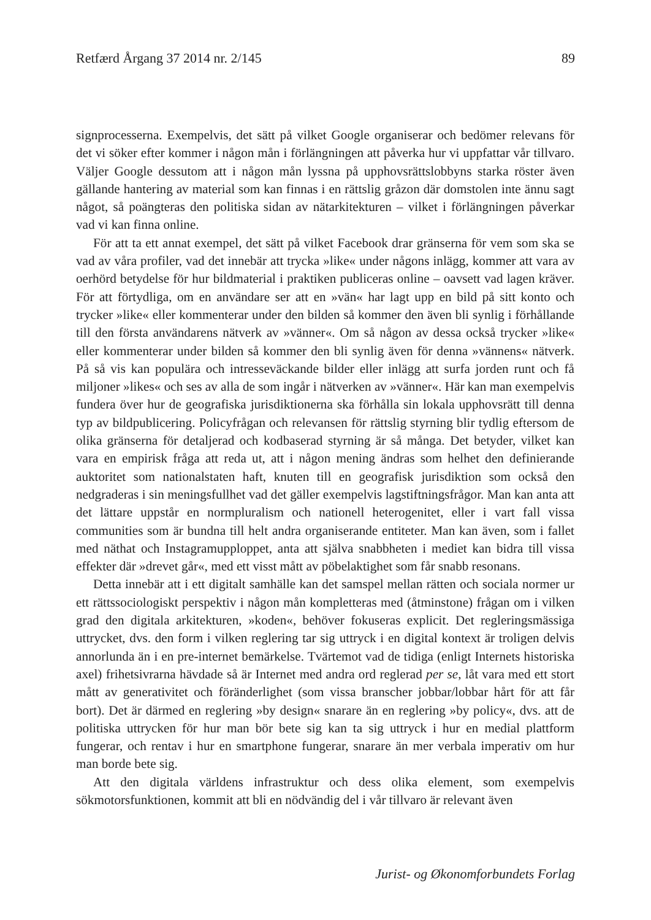Retfærd Årgang 37 2014 nr. 2/145 89
signprocesserna. Exempelvis, det sätt på vilket Google organiserar och bedömer relevans för det vi söker efter kommer i någon mån i förlängningen att påverka hur vi uppfattar vår tillvaro. Väljer Google dessutom att i någon mån lyssna på upphovsrättslobbyns starka röster även gällande hantering av material som kan finnas i en rättslig gråzon där domstolen inte ännu sagt något, så poängteras den politiska sidan av nätarkitekturen – vilket i förlängningen påverkar vad vi kan finna online.
För att ta ett annat exempel, det sätt på vilket Facebook drar gränserna för vem som ska se vad av våra profiler, vad det innebär att trycka »like« under någons inlägg, kommer att vara av oerhörd betydelse för hur bildmaterial i praktiken publiceras online – oavsett vad lagen kräver. För att förtydliga, om en användare ser att en »vän« har lagt upp en bild på sitt konto och trycker »like« eller kommenterar under den bilden så kommer den även bli synlig i förhållande till den första användarens nätverk av »vänner«. Om så någon av dessa också trycker »like« eller kommenterar under bilden så kommer den bli synlig även för denna »vännens« nätverk. På så vis kan populära och intresseväckande bilder eller inlägg att surfa jorden runt och få miljoner »likes« och ses av alla de som ingår i nätverken av »vänner«. Här kan man exempelvis fundera över hur de geografiska jurisdiktionerna ska förhålla sin lokala upphovsrätt till denna typ av bildpublicering. Policyfrågan och relevansen för rättslig styrning blir tydlig eftersom de olika gränserna för detaljerad och kodbaserad styrning är så många. Det betyder, vilket kan vara en empirisk fråga att reda ut, att i någon mening ändras som helhet den definierande auktoritet som nationalstaten haft, knuten till en geografisk jurisdiktion som också den nedgraderas i sin meningsfullhet vad det gäller exempelvis lagstiftningsfrågor. Man kan anta att det lättare uppstår en normpluralism och nationell heterogenitet, eller i vart fall vissa communities som är bundna till helt andra organiserande entiteter. Man kan även, som i fallet med näthat och Instagramupploppet, anta att själva snabbheten i mediet kan bidra till vissa effekter där »drevet går«, med ett visst mått av pöbelaktighet som får snabb resonans.
Detta innebär att i ett digitalt samhälle kan det samspel mellan rätten och sociala normer ur ett rättssociologiskt perspektiv i någon mån kompletteras med (åtminstone) frågan om i vilken grad den digitala arkitekturen, »koden«, behöver fokuseras explicit. Det regleringsmässiga uttrycket, dvs. den form i vilken reglering tar sig uttryck i en digital kontext är troligen delvis annorlunda än i en pre-internet bemärkelse. Tvärtemot vad de tidiga (enligt Internets historiska axel) frihetsivrarna hävdade så är Internet med andra ord reglerad per se, låt vara med ett stort mått av generativitet och föränderlighet (som vissa branscher jobbar/lobbar hårt för att får bort). Det är därmed en reglering »by design« snarare än en reglering »by policy«, dvs. att de politiska uttrycken för hur man bör bete sig kan ta sig uttryck i hur en medial plattform fungerar, och rentav i hur en smartphone fungerar, snarare än mer verbala imperativ om hur man borde bete sig.
Att den digitala världens infrastruktur och dess olika element, som exempelvis sökmotorsfunktionen, kommit att bli en nödvändig del i vår tillvaro är relevant även
Jurist- og Økonomforbundets Forlag